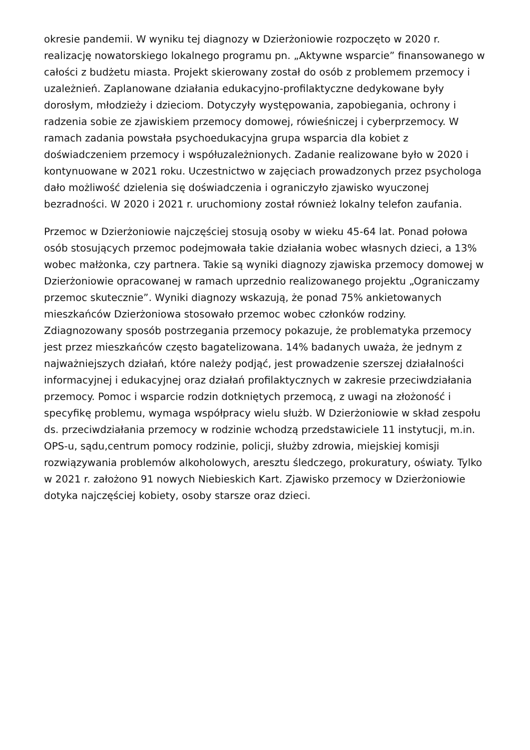okresie pandemii. W wyniku tej diagnozy w Dzierżoniowie rozpoczęto w 2020 r. realizację nowatorskiego lokalnego programu pn. „Aktywne wsparcie” finansowanego w całości z budżetu miasta. Projekt skierowany został do osób z problemem przemocy i uzależnień. Zaplanowane działania edukacyjno-profilaktyczne dedykowane były dorosłym, młodzieży i dzieciom. Dotyczyły występowania, zapobiegania, ochrony i radzenia sobie ze zjawiskiem przemocy domowej, rówieśniczej i cyberprzemocy. W ramach zadania powstała psychoedukacyjna grupa wsparcia dla kobiet z doświadczeniem przemocy i współuzależnionych. Zadanie realizowane było w 2020 i kontynuowane w 2021 roku. Uczestnictwo w zajęciach prowadzonych przez psychologa dało możliwość dzielenia się doświadczenia i ograniczyło zjawisko wyuczonej bezradności. W 2020 i 2021 r. uruchomiony został również lokalny telefon zaufania.
Przemoc w Dzierżoniowie najczęściej stosują osoby w wieku 45-64 lat. Ponad połowa osób stosujących przemoc podejmowała takie działania wobec własnych dzieci, a 13% wobec małżonka, czy partnera. Takie są wyniki diagnozy zjawiska przemocy domowej w Dzierżoniowie opracowanej w ramach uprzednio realizowanego projektu „Ograniczamy przemoc skutecznie”. Wyniki diagnozy wskazują, że ponad 75% ankietowanych mieszkańców Dzierżoniowa stosowało przemoc wobec członków rodziny. Zdiagnozowany sposób postrzegania przemocy pokazuje, że problematyka przemocy jest przez mieszkańców często bagatelizowana. 14% badanych uważa, że jednym z najważniejszych działań, które należy podjąć, jest prowadzenie szerszej działalności informacyjnej i edukacyjnej oraz działań profilaktycznych w zakresie przeciwdziałania przemocy. Pomoc i wsparcie rodzin dotkniętych przemocą, z uwagi na złożoność i specyfikę problemu, wymaga współpracy wielu służb. W Dzierżoniowie w skład zespołu ds. przeciwdziałania przemocy w rodzinie wchodzą przedstawiciele 11 instytucji, m.in. OPS-u, sądu,centrum pomocy rodzinie, policji, służby zdrowia, miejskiej komisji rozwiązywania problemów alkoholowych, aresztu śledczego, prokuratury, oświaty. Tylko w 2021 r. założono 91 nowych Niebieskich Kart. Zjawisko przemocy w Dzierżoniowie dotyka najczęściej kobiety, osoby starsze oraz dzieci.